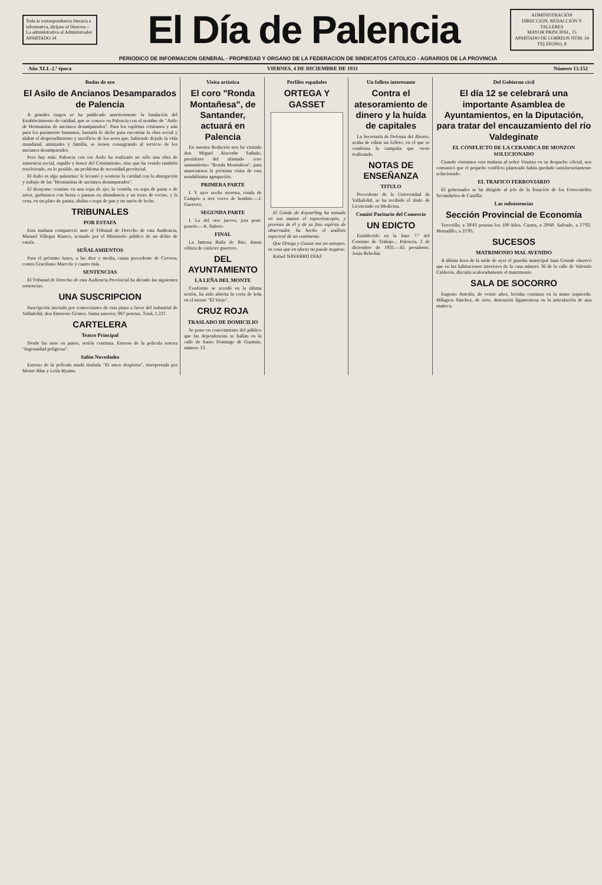Toda la correspondencia literaria e informativa, diríjase al Director.--La administrativa al Administrador.
APARTADO 34
El Día de Palencia
ADMINISTRACIÓN
DIRECCIÓN, REDACCIÓN Y TALLERES
MAYOR PRINCIPAL, 15
APARTADO DE CORREOS NÚM. 34
TELÉFONO, 8
PERIODICO DE INFORMACION GENERAL - PROPIEDAD Y ORGANO DE LA FEDERACION DE SINDICATOS CATOLICO - AGRARIOS DE LA PROVINCIA
Año XLI.-2.ª época VIERNES, 4 DE DICIEMBRE DE 1931 Número 13.152
Bodas de oro
El Asilo de Ancianos Desamparados de Palencia
A grandes rasgos se ha publicado anteriormente la fundación del Establecimiento de caridad, que se conoce en Palencia con el nombre de "Asilo de Hermanitas de ancianos desamparados". Para los espíritus cristianos y aún para los puramente humanos, bastaría lo dicho para encomiar la obra social y alabar el desprendimiento y sacrificio de los seres que, habiendo dejado la vida mundanal, amistades y familia, se tienen consagrando al servicio de los ancianos desamparados.
Pero hay más; Palencia con ese Asilo ha realizado no sólo una obra de asistencia social, orgullo y honor del Cristianismo, sino que ha venido también resolviendo, en lo posible, un problema de necesidad provincial.
El Asilo es algo palentino; le levantó y sostiene la caridad con la abnegación y trabajo de las "Hermanitas de ancianos desamparados".
El desayuno consiste en una sopa de ajo; la comida, en sopa de pasta o de arroz, garbanzos con berza o patatas en abundancia y un trozo de tocino, y la cena, en un plato de patata, alubia o sopa de pan y un tazón de leche.
TRIBUNALES
POR ESTAFA
Esta mañana compareció ante el Tribunal de Derecho de esta Audiencia, Manuel Villegas Rianco, acusado por el Ministerio público de un delito de estafa.
SEÑALAMIENTOS
Para el próximo lunes, a las diez y media, causa procedente de Cervera, contra Graciliano Marcelo y cuatro más.
SENTENCIAS
El Tribunal de Derecho de esta Audiencia Provincial ha dictado las siguientes sentencias.
UNA SUSCRIPCION
Suscripción iniciada por comerciantes de esta plaza a favor del industrial de Valladolid, don Emeterio Gómez. Suma anterior, 967 pesetas. Total, 1.237.
CARTELERA
Teatro Principal
Desde las siete en punto, sesión continua. Estreno de la película sonora "Ingenuidad peligrosa".
Salón Novedades
Estreno de la película muda titulada "El amor despierta", interpretada por Monte Blue y Leila Hyams.
Visita artística
El coro "Ronda Montañesa", de Santander, actuará en Palencia
En nuestra Redación nos ha visitado don Miguel Aizcorbe Sañudo, presidente del afamado coro santanderino "Ronda Montañesa", para anunciarnos la próxima visita de esta notabilísima agrupación.
PRIMERA PARTE
I. Y ayer noche morena, ronda de Campóo a tres voces de hombre.—J. Guerrero.
SEGUNDA PARTE
I. La del otro jueves, jota pout-pourrit.—A. Subero.
FINAL
La famosa Baila de Ibio, danza céltica de carácter guerrero.
DEL AYUNTAMIENTO
LA LEÑA DEL MONTE
Conforme se acordó en la última sesión, ha sido abierta la corta de leña en el monte "El Viejo".
CRUZ ROJA
TRASLADO DE DOMICILIO
Se pone en conocimiento del público que las dependencias se hallan en la calle de Santo Domingo de Guzmán, número 13.
Perfiles españoles
ORTEGA Y GASSET
El Conde de Keyserling ha tomado en sus manos el espectroscopio, y provisto de él y de su fino espíritu de observador, ha hecho el análisis espectral de un continente.
Que Ortega y Gasset sea un europeo, es cosa que en efecto no puede negarse.
Rafael NAVARRO DÍAZ
Un folleto interesante
Contra el atesoramiento de dinero y la huída de capitales
La Secretaría de Defensa del Ahorro, acaba de editar un folleto, en el que se condensa la campaña que viene realizando.
NOTAS DE ENSEÑANZA
TITULO
Procedente de la Universidad de Valladolid, se ha recibido el título de Licenciado en Medicina.
Comité Paritario del Comercio
UN EDICTO
Establecido en la base 7.ª del Contrato de Trabajo... Palencia, 2 de diciembre de 1931.—El presidente, Jesús Rebollar.
Del Gobierno civil
El día 12 se celebrará una importante Asamblea de Ayuntamientos, en la Diputación, para tratar del encauzamiento del río Valdeginate
EL CONFLICTO DE LA CERAMICA DE MONZON SOLUCIONADO
Cuando visitamos esta mañana al señor Vinaixa en su despacho oficial, nos comunicó que el pequeño conflicto planteado había quedado satisfactoriamente solucionado.
EL TRAFICO FERROVIARIO
El gobernador se ha dirigido al jefe de la Estación de los Ferrocarriles Secundarios de Castilla.
Las subsistencias
Sección Provincial de Economía
Tercerilla, a 39'43 pesetas los 100 kilos. Cuarta, a 29'60. Salvado, a 27'92. Menudillo, a 25'95.
SUCESOS
MATRIMONIO MAL AVENIDO
A última hora de la tarde de ayer el guardia municipal Juan Grande observó que en las habitaciones interiores de la casa número 36 de la calle de Valentín Calderón, discutía acaloradamente el matrimonio.
SALA DE SOCORRO
Eugenio Antolín, de veinte años, heridas contusas en la mano izquierda. Milagros Sánchez, de siete, distensión ligamentosa en la articulación de una muñeca.